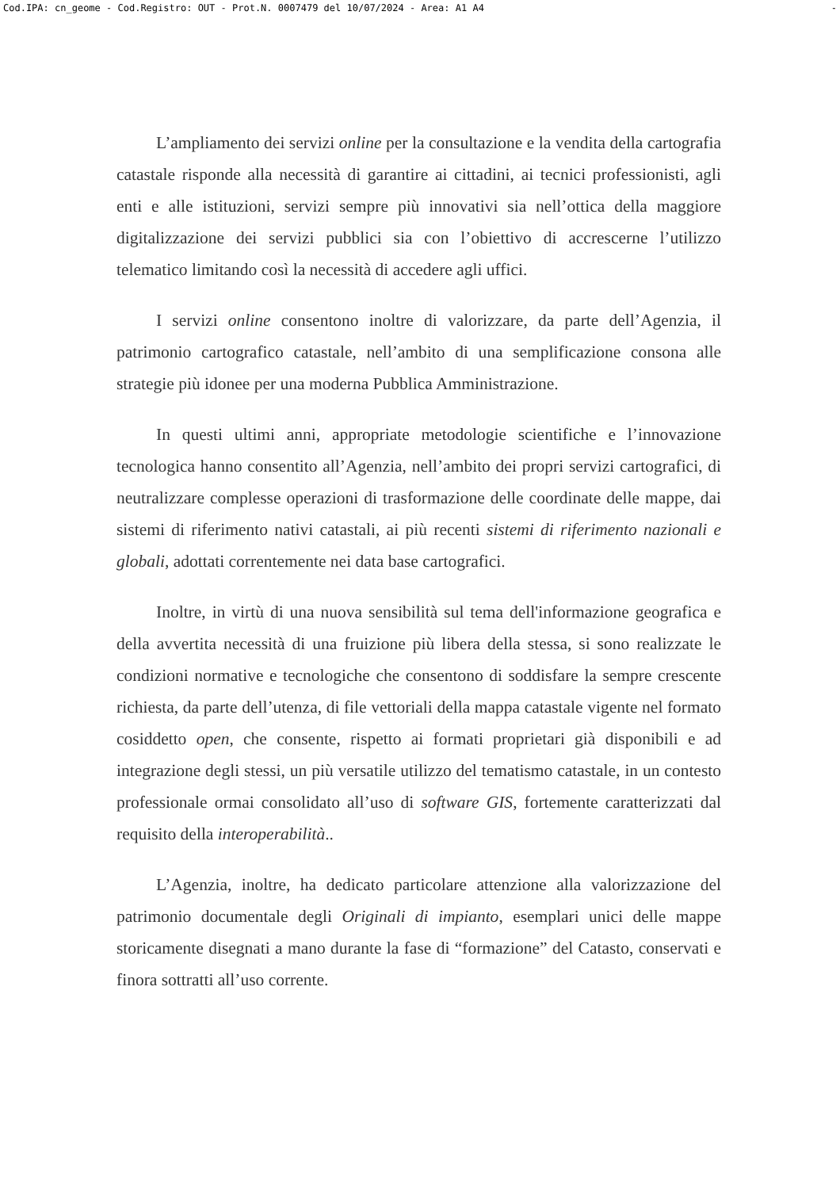Cod.IPA: cn_geome - Cod.Registro: OUT - Prot.N. 0007479 del 10/07/2024 - Area: A1 A4 -
L’ampliamento dei servizi online per la consultazione e la vendita della cartografia catastale risponde alla necessità di garantire ai cittadini, ai tecnici professionisti, agli enti e alle istituzioni, servizi sempre più innovativi sia nell’ottica della maggiore digitalizzazione dei servizi pubblici sia con l’obiettivo di accrescerne l’utilizzo telematico limitando così la necessità di accedere agli uffici.
I servizi online consentono inoltre di valorizzare, da parte dell’Agenzia, il patrimonio cartografico catastale, nell’ambito di una semplificazione consona alle strategie più idonee per una moderna Pubblica Amministrazione.
In questi ultimi anni, appropriate metodologie scientifiche e l’innovazione tecnologica hanno consentito all’Agenzia, nell’ambito dei propri servizi cartografici, di neutralizzare complesse operazioni di trasformazione delle coordinate delle mappe, dai sistemi di riferimento nativi catastali, ai più recenti sistemi di riferimento nazionali e globali, adottati correntemente nei data base cartografici.
Inoltre, in virtù di una nuova sensibilità sul tema dell'informazione geografica e della avvertita necessità di una fruizione più libera della stessa, si sono realizzate le condizioni normative e tecnologiche che consentono di soddisfare la sempre crescente richiesta, da parte dell’utenza, di file vettoriali della mappa catastale vigente nel formato cosiddetto open, che consente, rispetto ai formati proprietari già disponibili e ad integrazione degli stessi, un più versatile utilizzo del tematismo catastale, in un contesto professionale ormai consolidato all’uso di software GIS, fortemente caratterizzati dal requisito della interoperabilità..
L’Agenzia, inoltre, ha dedicato particolare attenzione alla valorizzazione del patrimonio documentale degli Originali di impianto, esemplari unici delle mappe storicamente disegnati a mano durante la fase di “formazione” del Catasto, conservati e finora sottratti all’uso corrente.